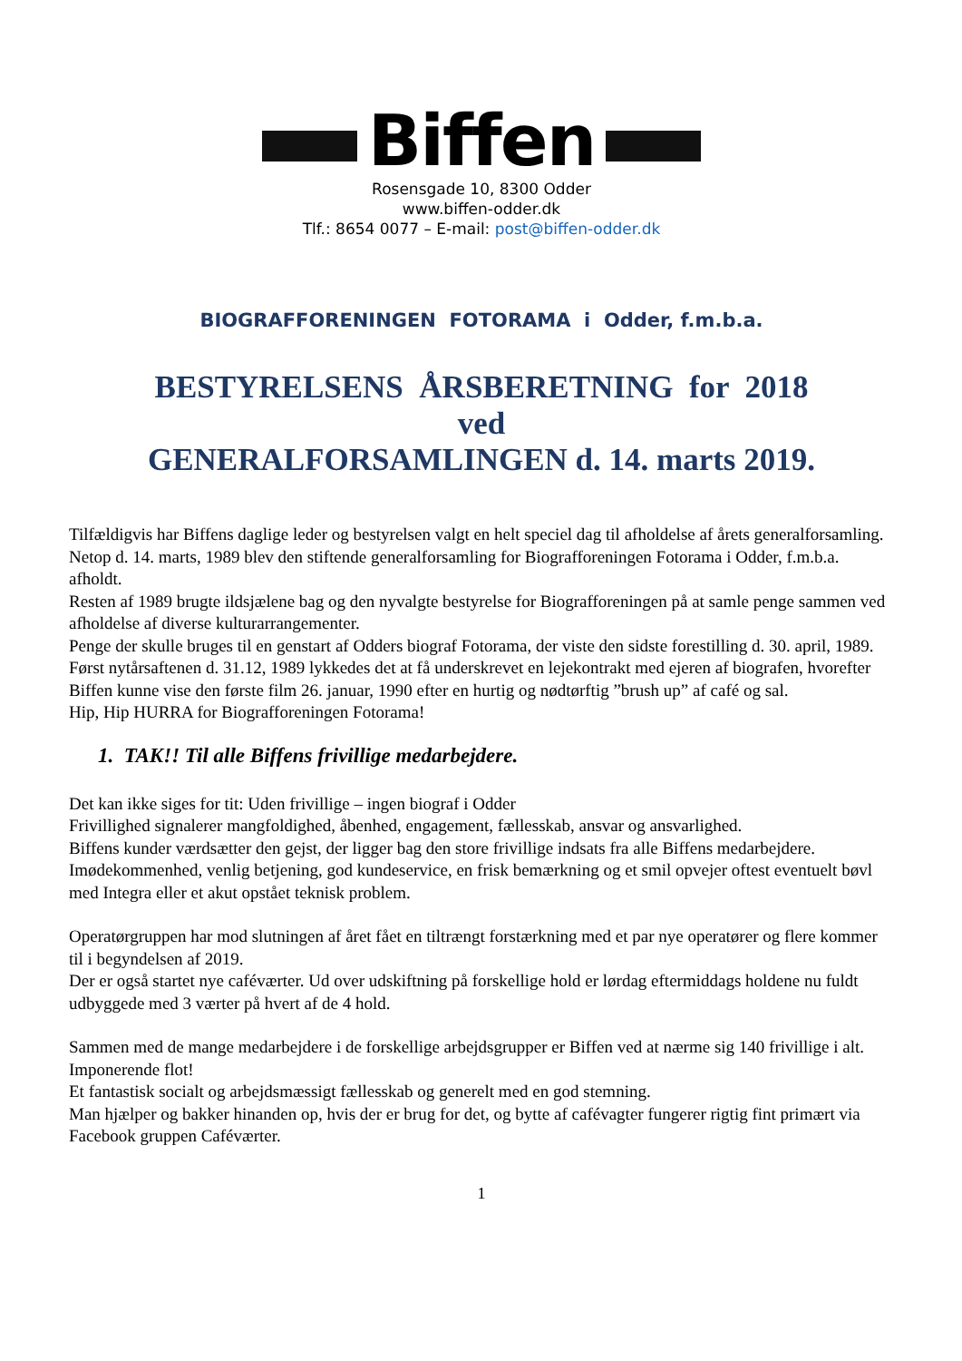Biffen
Rosensgade 10, 8300 Odder
www.biffen-odder.dk
Tlf.: 8654 0077 – E-mail: post@biffen-odder.dk
BIOGRAFFORENINGEN FOTORAMA i Odder, f.m.b.a.
BESTYRELSENS ÅRSBERETNING for 2018
ved
GENERALFORSAMLINGEN d. 14. marts 2019.
Tilfældigvis har Biffens daglige leder og bestyrelsen valgt en helt speciel dag til afholdelse af årets generalforsamling.
Netop d. 14. marts, 1989 blev den stiftende generalforsamling for Biografforeningen Fotorama i Odder, f.m.b.a. afholdt.
Resten af 1989 brugte ildsjælene bag og den nyvalgte bestyrelse for Biografforeningen på at samle penge sammen ved afholdelse af diverse kulturarrangementer.
Penge der skulle bruges til en genstart af Odders biograf Fotorama, der viste den sidste forestilling d. 30. april, 1989.
Først nytårsaftenen d. 31.12, 1989 lykkedes det at få underskrevet en lejekontrakt med ejeren af biografen, hvorefter Biffen kunne vise den første film 26. januar, 1990 efter en hurtig og nødtørftig ”brush up” af café og sal.
Hip, Hip HURRA for Biografforeningen Fotorama!
1. TAK!! Til alle Biffens frivillige medarbejdere.
Det kan ikke siges for tit: Uden frivillige – ingen biograf i Odder
Frivillighed signalerer mangfoldighed, åbenhed, engagement, fællesskab, ansvar og ansvarlighed.
Biffens kunder værdsætter den gejst, der ligger bag den store frivillige indsats fra alle Biffens medarbejdere.
Imødekommenhed, venlig betjening, god kundeservice, en frisk bemærkning og et smil opvejer oftest eventuelt bøvl med Integra eller et akut opstået teknisk problem.
Operatørgruppen har mod slutningen af året fået en tiltrængt forstærkning med et par nye operatører og flere kommer til i begyndelsen af 2019.
Der er også startet nye caféværter. Ud over udskiftning på forskellige hold er lørdag eftermiddags holdene nu fuldt udbyggede med 3 værter på hvert af de 4 hold.
Sammen med de mange medarbejdere i de forskellige arbejdsgrupper er Biffen ved at nærme sig 140 frivillige i alt. Imponerende flot!
Et fantastisk socialt og arbejdsmæssigt fællesskab og generelt med en god stemning.
Man hjælper og bakker hinanden op, hvis der er brug for det, og bytte af cafévagter fungerer rigtig fint primært via Facebook gruppen Caféværter.
1